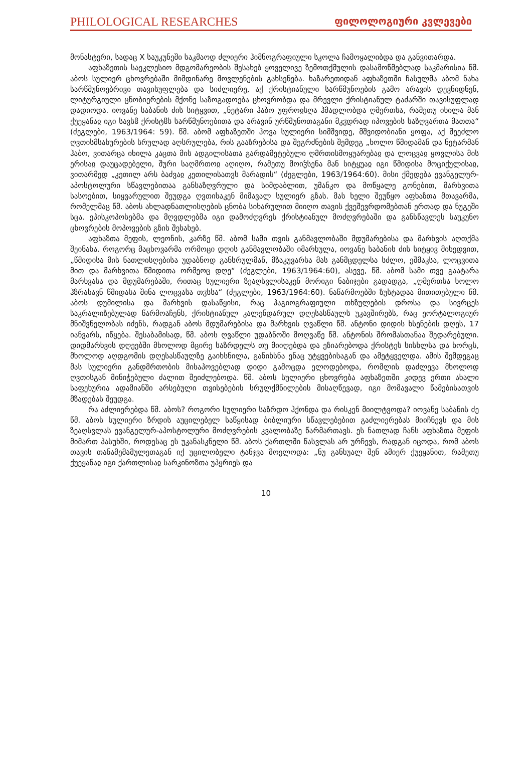PHILOLOGICAL RESEARCHES ფილოლოგიური კვლევები
მონასტერი, სადაც X საუკუნეში საკმაოდ ძლიერი ჰიმნოგრაფიული სკოლა ჩამოყალიბდა და განვითარდა.
აფხაზეთის საეკლესიო მდგომარეობის შესახებ ყოველივე ზემოთქმულის დასამოწმებლად საკმარისია წმ. აბოს სულიერ ცხოვრებაში მიმდინარე მოვლენების გახსენება. ხაზარეთიდან აფხაზეთში ჩასულმა აბომ ნახა სარწმუნოებრივი თავისუფლება და სიძლიერე, აქ ქრისტიანული სარწმუნოების გამო არავის დევნიდნენ, ლიტურგიული ცნობიერების მქონე საზოგადოება ცხოვრობდა და მრევლი ქრისტიანულ ტაძარში თავისუფლად დადიოდა. იოვანე საბანის ძის სიტყვით, „ნეტარი ჰაბო უფროჲსღა ჰმადლობდა ღმერთსა, რამეთუ იხილა მან ქუეყანაჲ იგი სავსჱ ქრისტჱს სარწმუნოებითა და არავინ ურწმუნოთაგანი მკჳდრად იპოვების საზღვართა მათთა“ (ძეგლები, 1963/1964: 59). წმ. აბომ აფხაზეთში ჰოვა სულიერი სიმშვიდე, მშვიდობიანი ყოფა, აქ შეეძლო ღვთისმსახურების სრულად აღსრულება, რის გააზრებისა და შეგრძნების შემდეგ „ხოლო წმიდამან და ნეტარმან ჰაბო, ვითარცა იხილა კაცთა მის ადგილისათა გარდამეტებული ღმრთისმოყუარებაჲ და ლოცვაჲ ყოვლისა მის ერისაჲ დაუცადებელი, შური საღმრთოჲ აღიღო, რამეთუ მოიჴსენა მან სიტყუაჲ იგი წმიდისა მოციქულისაჲ, ვითარმედ „კეთილ არს ბაძვაჲ კეთილისათჳს მარადის“ (ძეგლები, 1963/1964:60). მისი ქმედება ევანგელურ-აპოსტოლური სწავლებითაა განსაზღვრული და სიმდაბლით, უმანკო და მოწყალე გონებით, მარხვითა სასოებით, სიყვარულით შეუდგა ღვთისაკენ მიმავალ სულიერ გზას. მას ხელი შეუწყო აფხაზთა მთავარმა, რომელმაც წმ. აბოს ახლადნათლისღების ცნობა სიხარულით მიიღო თავის ქვეშევრდომებთან ერთად და ნუგეში სცა. ეპისკოპოსებმა და მღვდლებმა იგი დამოძღვრეს ქრისტიანულ მოძღვრებაში და განსწავლეს საუკუნო ცხოვრების მოპოვების გზის შესახებ.
აფხაზთა მეფის, ლეონის, კარზე წმ. აბომ სამი თვის განმავლობაში მდუმარებისა და მარხვის აღთქმა შეინახა. როგორც მაცხოვარმა ორმოცი დღის განმავლობაში იმარხულა, იოვანე საბანის ძის სიტყივ მიხედვით, „წმიდისა მის ნათლისღებისა უდაბნოდ განსრულმან, მზაკუვარსა მას განმცდელსა სძლო, ეშმაკსა, ლოცვითა მით და მარხვითა წმიდითა ორმეოც დღე“ (ძეგლები, 1963/1964:60), ასევე, წმ. აბომ სამი თვე გაატარა მარხვასა და მდუმარებაში, რითაც სულიერი ზეაღსვლისაკენ მორიგი ნაბიჯები გადადგა, „ღმერთსა ხოლო ჰზრახავნ წმიდასა შინა ლოცვასა თჳსსა“ (ძეგლები, 1963/1964:60). ნაწარმოებში ზუსტადაა მითითებული წმ. აბოს დუმილისა და მარხვის დასაწყისი, რაც ჰაგიოგრაფიული თხზულების დროსა და სივრცეს საკრალიზებულად წარმოაჩენს, ქრისტიანულ კალენდარულ დღესასწაულს უკავშირებს, რაც ეორტალოგიურ მნიშვნელობას იძენს, რადგან აბოს მდუმარებისა და მარხვის ღვაწლი წმ. ანტონი დიდის ხსენების დღეს, 17 იანვარს, იწყება. შესაბამისად, წმ. აბოს ღვაწლი უდაბნოში მოღვაწე წმ. ანტონის შრომასთანაა შედარებული. დიდმარხვის დღეებში მხოლოდ მცირე საზრდელს თუ მიიღებდა და ეზიარებოდა ქრისტეს სისხლსა და ხორცს, მხოლოდ აღდგომის დღესასწაულზე გაიხსნილა, განიხსნა ენაც უტყვებისაგან და ამეტყველდა. ამის შემდეგაც მას სულიერი განდმრთობის მისაპოვებლად დიდი გამოცდა ელოდებოდა, რომლის დაძლევა მხოლოდ ღვთისგან მინიჭებული ძალით შეიძლებოდა. წმ. აბოს სულიერი ცხოვრება აფხაზეთში კიდევ ერთი ახალი საფეხურია ადამიანში არსებული თვისებების სრულქმნილების მისაღწევად, იგი მომავალი წამებისათვის მზადებას შეუდგა.
რა აძლიერებდა წმ. აბოს? როგორი სულიერი საზრდო ჰქონდა და რისკენ მიილტვოდა? იოვანე საბანის ძე წმ. აბოს სულიერი ზრდის აუცილებელ საწყისად ბიბლიური სწავლებებით გაძლიერებას მიიჩნევს და მის ზეაღსვლას ევანგელურ-აპოსტოლური მოძღვრების კვალობაზე წარმართავს. ეს ნათლად ჩანს აფხაზთა მეფის მიმართ პასუხში, როდესაც ეს უკანასკნელი წმ. აბოს ქართლში წასვლას არ ურჩევს, რადგან იცოდა, რომ აბოს თავის თანამემამულეთაგან იქ უცილობელი ტანჯვა მოელოდა: „ნუ განხუალ შენ ამიერ ქუეყანით, რამეთუ ქუეყანაჲ იგი ქართლისაჲ სარკინოზთა უპყრიეს და
10